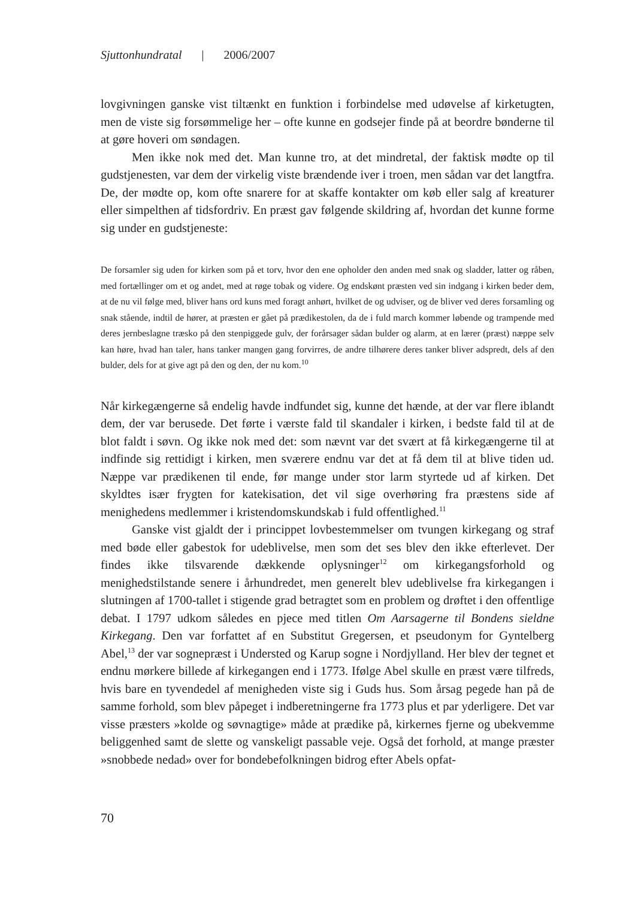Sjuttonhundratal | 2006/2007
lovgivningen ganske vist tiltænkt en funktion i forbindelse med udøvelse af kirketugten, men de viste sig forsømmelige her – ofte kunne en godsejer finde på at beordre bønderne til at gøre hoveri om søndagen.
Men ikke nok med det. Man kunne tro, at det mindretal, der faktisk mødte op til gudstjenesten, var dem der virkelig viste brændende iver i troen, men sådan var det langtfra. De, der mødte op, kom ofte snarere for at skaffe kontakter om køb eller salg af kreaturer eller simpelthen af tidsfordriv. En præst gav følgende skildring af, hvordan det kunne forme sig under en gudstjeneste:
De forsamler sig uden for kirken som på et torv, hvor den ene opholder den anden med snak og sladder, latter og råben, med fortællinger om et og andet, med at røge tobak og videre. Og endskønt præsten ved sin indgang i kirken beder dem, at de nu vil følge med, bliver hans ord kuns med foragt anhørt, hvilket de og udviser, og de bliver ved deres forsamling og snak stående, indtil de hører, at præsten er gået på prædikestolen, da de i fuld march kommer løbende og trampende med deres jernbeslagne træsko på den stenpiggede gulv, der forårsager sådan bulder og alarm, at en lærer (præst) næppe selv kan høre, hvad han taler, hans tanker mangen gang forvirres, de andre tilhørere deres tanker bliver adspredt, dels af den bulder, dels for at give agt på den og den, der nu kom.<sup>10</sup>
Når kirkegængerne så endelig havde indfundet sig, kunne det hænde, at der var flere iblandt dem, der var berusede. Det førte i værste fald til skandaler i kirken, i bedste fald til at de blot faldt i søvn. Og ikke nok med det: som nævnt var det svært at få kirkegængerne til at indfinde sig rettidigt i kirken, men sværere endnu var det at få dem til at blive tiden ud. Næppe var prædikenen til ende, før mange under stor larm styrtede ud af kirken. Det skyldtes især frygten for katekisation, det vil sige overhøring fra præstens side af menighedens medlemmer i kristendomskundskab i fuld offentlighed.<sup>11</sup>
Ganske vist gjaldt der i princippet lovbestemmelser om tvungen kirkegang og straf med bøde eller gabestok for udeblivelse, men som det ses blev den ikke efterlevet. Der findes ikke tilsvarende dækkende oplysninger<sup>12</sup> om kirkegangsforhold og menighedstilstande senere i århundredet, men generelt blev udeblivelse fra kirkegangen i slutningen af 1700-tallet i stigende grad betragtet som en problem og drøftet i den offentlige debat. I 1797 udkom således en pjece med titlen Om Aarsagerne til Bondens sieldne Kirkegang. Den var forfattet af en Substitut Gregersen, et pseudonym for Gyntelberg Abel,<sup>13</sup> der var sognepræst i Understed og Karup sogne i Nordjylland. Her blev der tegnet et endnu mørkere billede af kirkegangen end i 1773. Ifølge Abel skulle en præst være tilfreds, hvis bare en tyvendedel af menigheden viste sig i Guds hus. Som årsag pegede han på de samme forhold, som blev påpeget i indberetningerne fra 1773 plus et par yderligere. Det var visse præsters »kolde og søvnagtige» måde at prædike på, kirkernes fjerne og ubekvemme beliggenhed samt de slette og vanskeligt passable veje. Også det forhold, at mange præster »snobbede nedad» over for bondebefolkningen bidrog efter Abels opfat-
70